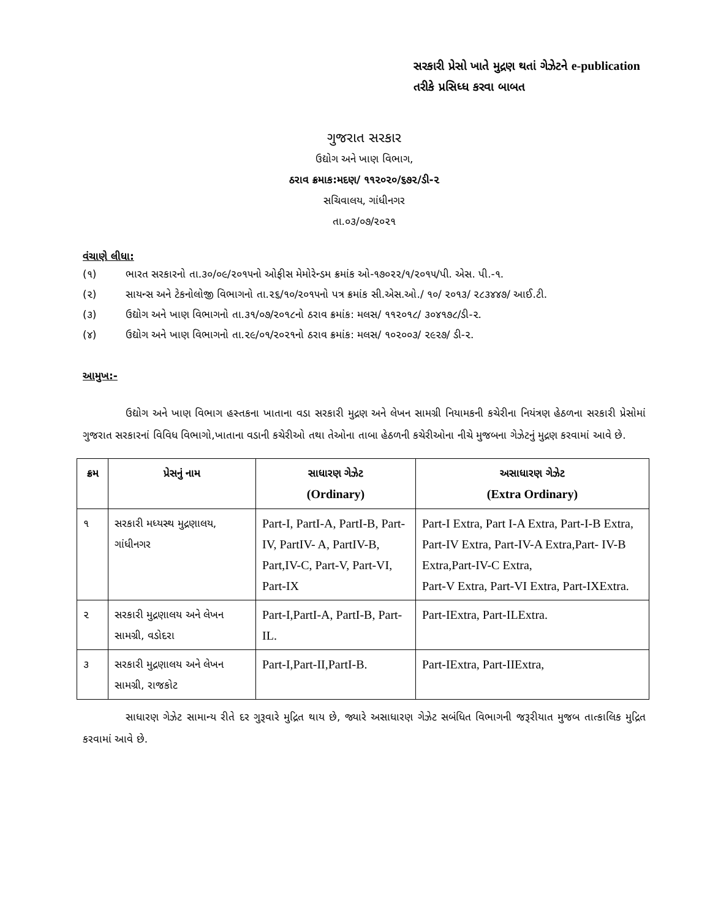સરકારી પ્રેસો ખાતે મુદ્રણ થતાં ગેઝેટને e-publication તરીકે પ્રસિધ્ધ કરવા બાબત
ગુજરાત સરકાર
ઉદ્યોગ અને ખાણ વિભાગ,
ઠરાવ ક્રમાક:મદણ/ ૧૧૨૦૨૦/૬૭૨/ડી-૨
સચિવાલય, ગાંધીનગર
તા.૦૩/૦૭/૨૦૨૧
વંચાણે લીધા:
(૧) ભારત સરકારનો તા.૩૦/૦૯/૨૦૧૫નો ઓફીસ મેમોરેન્ડમ ક્રમાંક ઓ-૧૭૦૨૨/૧/૨૦૧૫/પી. એસ. પી.-૧.
(૨) સાયન્સ અને ટેકનોલોજી વિભાગનો તા.૨૬/૧૦/૨૦૧૫નો પત્ર ક્રમાંક સી.એસ.ઓ./ ૧૦/ ૨૦૧૩/ ૨૮૩૪૪૭/ આઈ.ટી.
(૩) ઉદ્યોગ અને ખાણ વિભાગનો તા.૩૧/૦૭/૨૦૧૮નો ઠરાવ ક્રમાંક: મલસ/ ૧૧૨૦૧૮/ ૩૦૪૧૭૮/ડી-૨.
(૪) ઉદ્યોગ અને ખાણ વિભાગનો તા.૨૯/૦૧/૨૦૨૧નો ઠરાવ ક્રમાંક: મલસ/ ૧૦૨૦૦૩/ ૨૯૨૭/ ડી-૨.
આમુખ:-
ઉદ્યોગ અને ખાણ વિભાગ હસ્તકના ખાતાના વડા સરકારી મુદ્રણ અને લેખન સામગ્રી નિયામકની કચેરીના નિયંત્રણ હેઠળના સરકારી પ્રેસોમાં ગુજરાત સરકારનાં વિવિધ વિભાગો,ખાતાના વડાની કચેરીઓ તથા તેઓના તાબા હેઠળની કચેરીઓના નીચે મુજબના ગેઝેટનું મુદ્રણ કરવામાં આવે છે.
| ક્રમ | પ્રેસનું નામ | સાધારણ ગેઝેટ (Ordinary) | અસાધારણ ગેઝેટ (Extra Ordinary) |
| --- | --- | --- | --- |
| ૧ | સરકારી મધ્યસ્થ મુદ્રણાલય, ગાંધીનગર | Part-I, PartI-A, PartI-B, Part-IV, PartIV- A, PartIV-B, Part,IV-C, Part-V, Part-VI, Part-IX | Part-I Extra, Part I-A Extra, Part-I-B Extra, Part-IV Extra, Part-IV-A Extra,Part- IV-B Extra,Part-IV-C Extra, Part-V Extra, Part-VI Extra, Part-IXExtra. |
| ૨ | સરકારી મુદ્રણાલય અને લેખન સામગ્રી, વડોદરા | Part-I,PartI-A, PartI-B, Part-IL. | Part-IExtra, Part-ILExtra. |
| ૩ | સરકારી મુદ્રણાલય અને લેખન સામગ્રી, રાજકોટ | Part-I,Part-II,PartI-B. | Part-IExtra, Part-IIExtra, |
સાધારણ ગેઝેટ સામાન્ય રીતે દર ગુરૂવારે મુદ્રિત થાય છે, જ્યારે અસાધારણ ગેઝેટ સબંધિત વિભાગની જરૂરીયાત મુજબ તાત્કાલિક મુદ્રિત કરવામાં આવે છે.